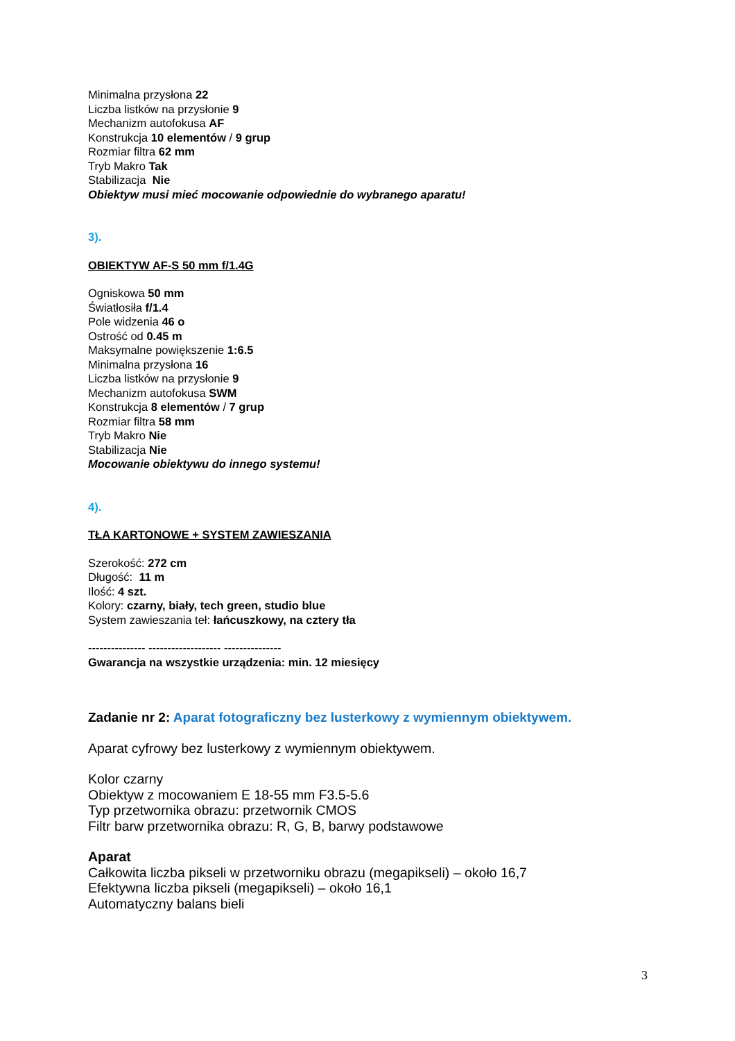Minimalna przysłona 22
Liczba listków na przysłonie 9
Mechanizm autofokusa AF
Konstrukcja 10 elementów / 9 grup
Rozmiar filtra 62 mm
Tryb Makro Tak
Stabilizacja Nie
Obiektyw musi mieć mocowanie odpowiednie do wybranego aparatu!
3).
OBIEKTYW AF-S 50 mm f/1.4G
Ogniskowa 50 mm
Światłosiła f/1.4
Pole widzenia 46 o
Ostrość od 0.45 m
Maksymalne powiększenie 1:6.5
Minimalna przysłona 16
Liczba listków na przysłonie 9
Mechanizm autofokusa SWM
Konstrukcja 8 elementów / 7 grup
Rozmiar filtra 58 mm
Tryb Makro Nie
Stabilizacja Nie
Mocowanie obiektywu do innego systemu!
4).
TŁA KARTONOWE + SYSTEM ZAWIESZANIA
Szerokość: 272 cm
Długość: 11 m
Ilość: 4 szt.
Kolory: czarny, biały, tech green, studio blue
System zawieszania teł: łańcuszkowy, na cztery tła
--------------- ------------------- ---------------
Gwarancja na wszystkie urządzenia: min. 12 miesięcy
Zadanie nr 2: Aparat fotograficzny bez lusterkowy z wymiennym obiektywem.
Aparat cyfrowy bez lusterkowy z wymiennym obiektywem.
Kolor czarny
Obiektyw z mocowaniem E 18-55 mm F3.5-5.6
Typ przetwornika obrazu: przetwornik CMOS
Filtr barw przetwornika obrazu: R, G, B, barwy podstawowe
Aparat
Całkowita liczba pikseli w przetworniku obrazu (megapikseli) – około 16,7
Efektywna liczba pikseli (megapikseli) – około 16,1
Automatyczny balans bieli
3